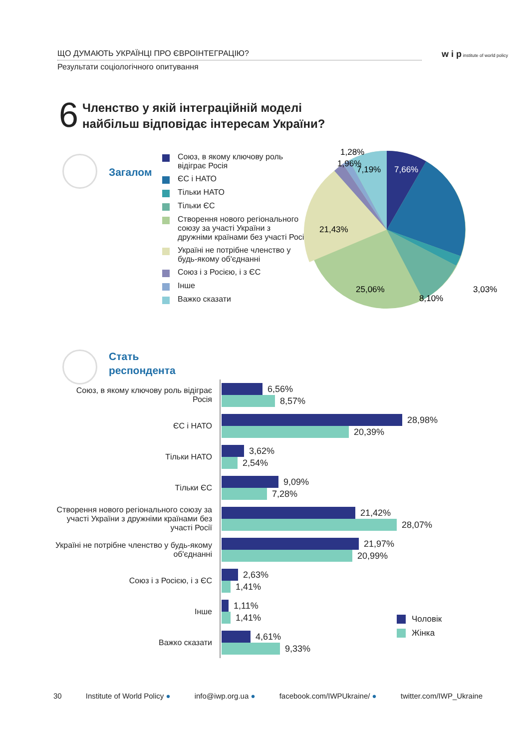ЩО ДУМАЮТЬ УКРАЇНЦІ ПРО ЄВРОІНТЕГРАЦІЮ?
Результати соціологічного опитування
w i p institute of world policy
6
Членство у якій інтеграційній моделі
найбільш відповідає інтересам України?
Загалом
Союз, в якому ключову роль відіграє Росія
ЄС і НАТО
Тільки НАТО
Тільки ЄС
Створення нового регіонального союзу за участі України з дружніми країнами без участі Росії
Україні не потрібне членство у будь-якому об'єднанні
Союз і з Росією, і з ЄС
Інше
Важко сказати
7,66%
7,19%
21,43%
25,06%
8,10%
3,03%
1,28%
1,96%
Стать
респондента
Союз, в якому ключову роль відіграє Росія
6,56%
8,57%
ЄС і НАТО
28,98%
20,39%
Тільки НАТО
3,62%
2,54%
Тільки ЄС
9,09%
7,28%
Створення нового регіонального союзу за участі України з дружніми країнами без участі Росії
21,42%
28,07%
Україні не потрібне членство у будь-якому об'єднанні
21,97%
20,99%
Союз і з Росією, і з ЄС
2,63%
1,41%
Інше
1,11%
1,41%
Важко сказати
4,61%
9,33%
Чоловік
Жінка
30 Institute of World Policy ● info@iwp.org.ua ● facebook.com/IWPUkraine/ ● twitter.com/IWP_Ukraine